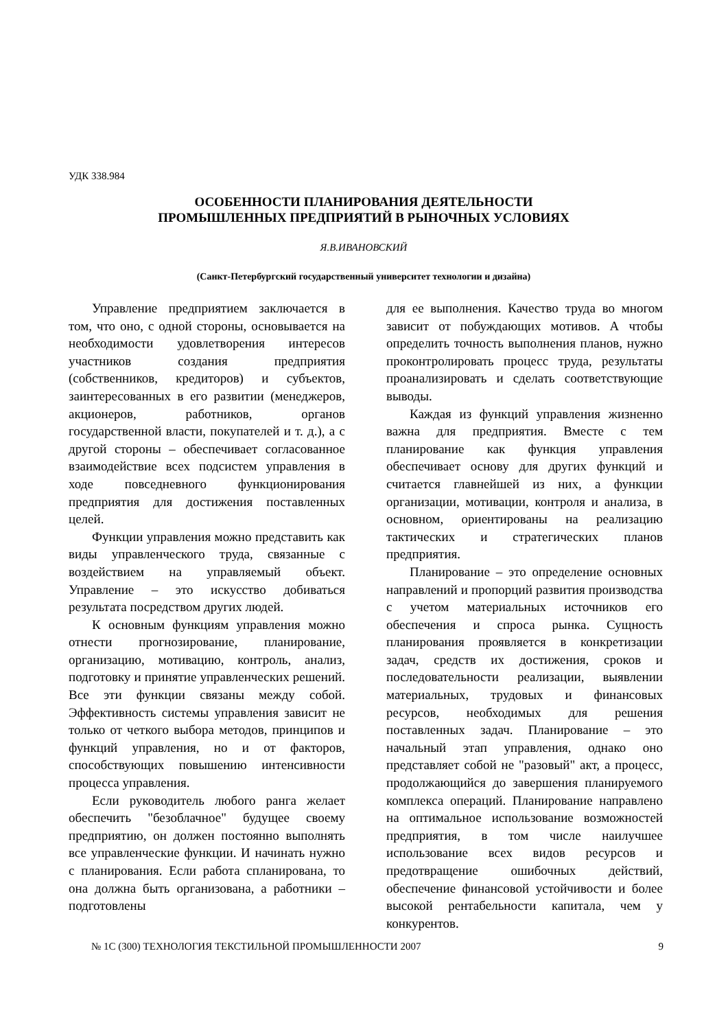УДК 338.984
ОСОБЕННОСТИ ПЛАНИРОВАНИЯ ДЕЯТЕЛЬНОСТИ
ПРОМЫШЛЕННЫХ ПРЕДПРИЯТИЙ В РЫНОЧНЫХ УСЛОВИЯХ
Я.В.ИВАНОВСКИЙ
(Санкт-Петербургский государственный университет технологии и дизайна)
Управление предприятием заключается в том, что оно, с одной стороны, основывается на необходимости удовлетворения интересов участников создания предприятия (собственников, кредиторов) и субъектов, заинтересованных в его развитии (менеджеров, акционеров, работников, органов государственной власти, покупателей и т. д.), а с другой стороны – обеспечивает согласованное взаимодействие всех подсистем управления в ходе повседневного функционирования предприятия для достижения поставленных целей.
Функции управления можно представить как виды управленческого труда, связанные с воздействием на управляемый объект. Управление – это искусство добиваться результата посредством других людей.
К основным функциям управления можно отнести прогнозирование, планирование, организацию, мотивацию, контроль, анализ, подготовку и принятие управленческих решений. Все эти функции связаны между собой. Эффективность системы управления зависит не только от четкого выбора методов, принципов и функций управления, но и от факторов, способствующих повышению интенсивности процесса управления.
Если руководитель любого ранга желает обеспечить "безоблачное" будущее своему предприятию, он должен постоянно выполнять все управленческие функции. И начинать нужно с планирования. Если работа спланирована, то она должна быть организована, а работники – подготовлены
для ее выполнения. Качество труда во многом зависит от побуждающих мотивов. А чтобы определить точность выполнения планов, нужно проконтролировать процесс труда, результаты проанализировать и сделать соответствующие выводы.
Каждая из функций управления жизненно важна для предприятия. Вместе с тем планирование как функция управления обеспечивает основу для других функций и считается главнейшей из них, а функции организации, мотивации, контроля и анализа, в основном, ориентированы на реализацию тактических и стратегических планов предприятия.
Планирование – это определение основных направлений и пропорций развития производства с учетом материальных источников его обеспечения и спроса рынка. Сущность планирования проявляется в конкретизации задач, средств их достижения, сроков и последовательности реализации, выявлении материальных, трудовых и финансовых ресурсов, необходимых для решения поставленных задач. Планирование – это начальный этап управления, однако оно представляет собой не "разовый" акт, а процесс, продолжающийся до завершения планируемого комплекса операций. Планирование направлено на оптимальное использование возможностей предприятия, в том числе наилучшее использование всех видов ресурсов и предотвращение ошибочных действий, обеспечение финансовой устойчивости и более высокой рентабельности капитала, чем у конкурентов.
№ 1С (300) ТЕХНОЛОГИЯ ТЕКСТИЛЬНОЙ ПРОМЫШЛЕННОСТИ 2007 9